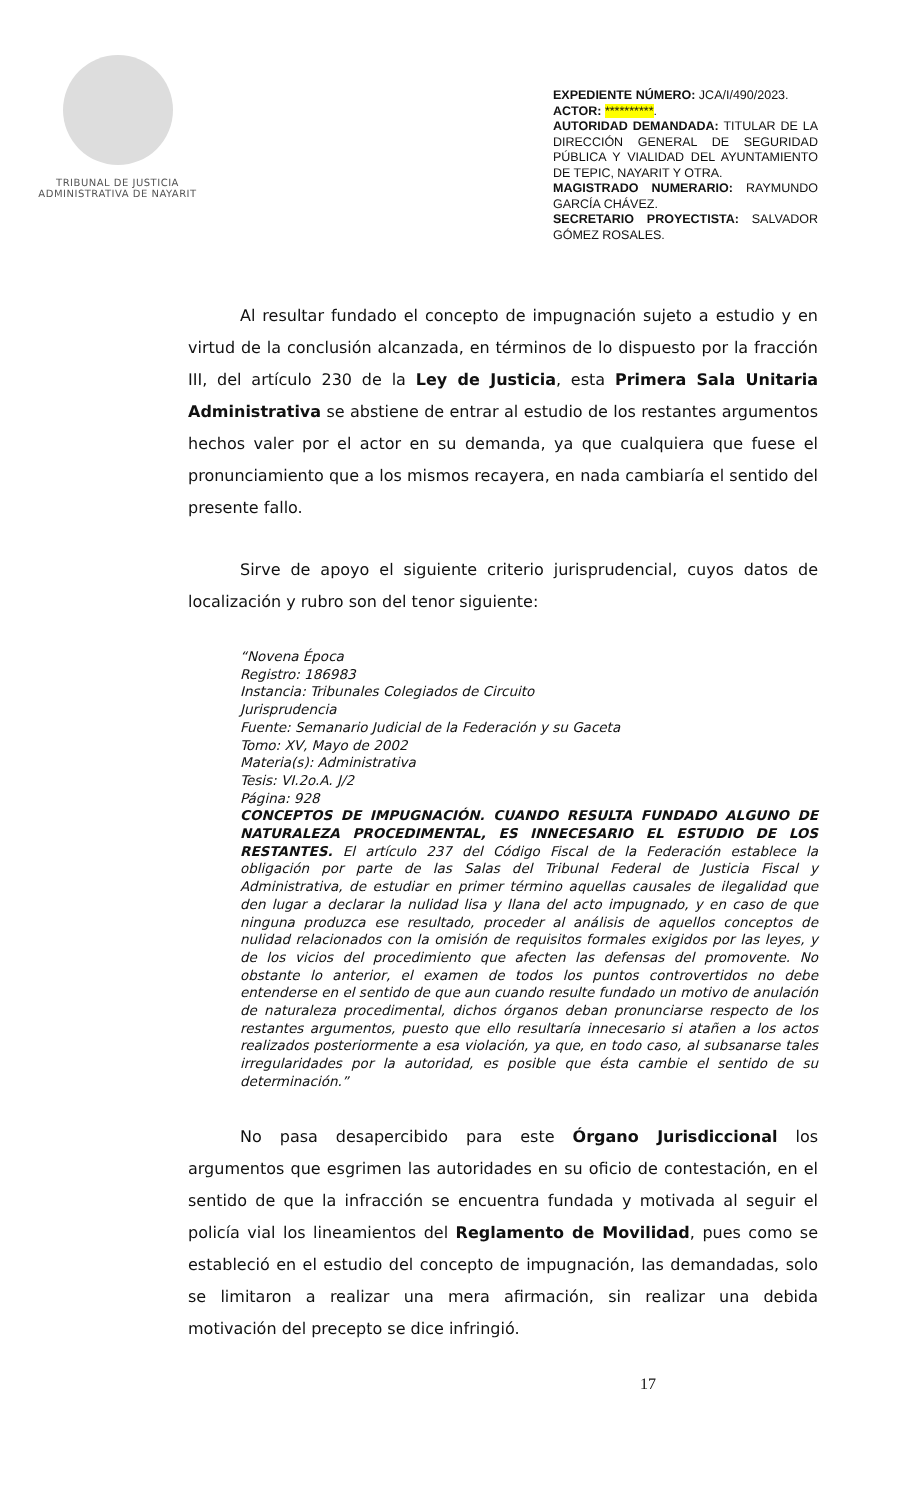TRIBUNAL DE JUSTICIA
ADMINISTRATIVA DE NAYARIT
EXPEDIENTE NÚMERO: JCA/I/490/2023.
ACTOR: **********.
AUTORIDAD DEMANDADA: TITULAR DE LA DIRECCIÓN GENERAL DE SEGURIDAD PÚBLICA Y VIALIDAD DEL AYUNTAMIENTO DE TEPIC, NAYARIT Y OTRA.
MAGISTRADO NUMERARIO: RAYMUNDO GARCÍA CHÁVEZ.
SECRETARIO PROYECTISTA: SALVADOR GÓMEZ ROSALES.
Al resultar fundado el concepto de impugnación sujeto a estudio y en virtud de la conclusión alcanzada, en términos de lo dispuesto por la fracción III, del artículo 230 de la Ley de Justicia, esta Primera Sala Unitaria Administrativa se abstiene de entrar al estudio de los restantes argumentos hechos valer por el actor en su demanda, ya que cualquiera que fuese el pronunciamiento que a los mismos recayera, en nada cambiaría el sentido del presente fallo.
Sirve de apoyo el siguiente criterio jurisprudencial, cuyos datos de localización y rubro son del tenor siguiente:
“Novena Época
Registro: 186983
Instancia: Tribunales Colegiados de Circuito
Jurisprudencia
Fuente: Semanario Judicial de la Federación y su Gaceta
Tomo: XV, Mayo de 2002
Materia(s): Administrativa
Tesis: VI.2o.A. J/2
Página: 928
CONCEPTOS DE IMPUGNACIÓN. CUANDO RESULTA FUNDADO ALGUNO DE NATURALEZA PROCEDIMENTAL, ES INNECESARIO EL ESTUDIO DE LOS RESTANTES. El artículo 237 del Código Fiscal de la Federación establece la obligación por parte de las Salas del Tribunal Federal de Justicia Fiscal y Administrativa, de estudiar en primer término aquellas causales de ilegalidad que den lugar a declarar la nulidad lisa y llana del acto impugnado, y en caso de que ninguna produzca ese resultado, proceder al análisis de aquellos conceptos de nulidad relacionados con la omisión de requisitos formales exigidos por las leyes, y de los vicios del procedimiento que afecten las defensas del promovente. No obstante lo anterior, el examen de todos los puntos controvertidos no debe entenderse en el sentido de que aun cuando resulte fundado un motivo de anulación de naturaleza procedimental, dichos órganos deban pronunciarse respecto de los restantes argumentos, puesto que ello resultaría innecesario si atañen a los actos realizados posteriormente a esa violación, ya que, en todo caso, al subsanarse tales irregularidades por la autoridad, es posible que ésta cambie el sentido de su determinación.”
No pasa desapercibido para este Órgano Jurisdiccional los argumentos que esgrimen las autoridades en su oficio de contestación, en el sentido de que la infracción se encuentra fundada y motivada al seguir el policía vial los lineamientos del Reglamento de Movilidad, pues como se estableció en el estudio del concepto de impugnación, las demandadas, solo se limitaron a realizar una mera afirmación, sin realizar una debida motivación del precepto se dice infringió.
17